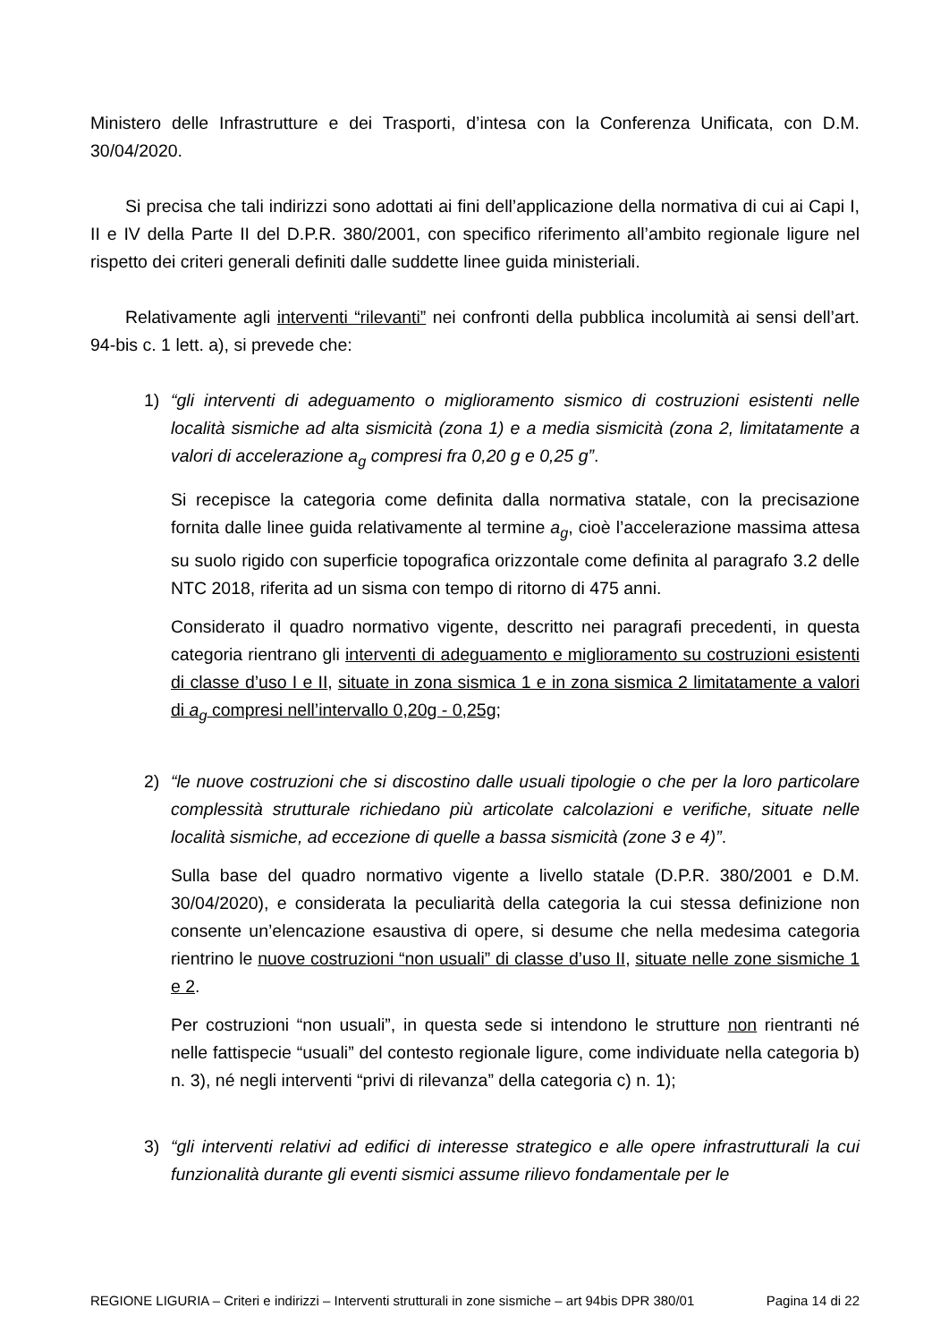Ministero delle Infrastrutture e dei Trasporti, d’intesa con la Conferenza Unificata, con D.M. 30/04/2020.
Si precisa che tali indirizzi sono adottati ai fini dell’applicazione della normativa di cui ai Capi I, II e IV della Parte II del D.P.R. 380/2001, con specifico riferimento all’ambito regionale ligure nel rispetto dei criteri generali definiti dalle suddette linee guida ministeriali.
Relativamente agli interventi “rilevanti” nei confronti della pubblica incolumità ai sensi dell’art. 94-bis c. 1 lett. a), si prevede che:
1) “gli interventi di adeguamento o miglioramento sismico di costruzioni esistenti nelle località sismiche ad alta sismicità (zona 1) e a media sismicità (zona 2, limitatamente a valori di accelerazione a<sub>g</sub> compresi fra 0,20 g e 0,25 g”.
Si recepisce la categoria come definita dalla normativa statale, con la precisazione fornita dalle linee guida relativamente al termine a<sub>g</sub>, cioè l’accelerazione massima attesa su suolo rigido con superficie topografica orizzontale come definita al paragrafo 3.2 delle NTC 2018, riferita ad un sisma con tempo di ritorno di 475 anni.
Considerato il quadro normativo vigente, descritto nei paragrafi precedenti, in questa categoria rientrano gli interventi di adeguamento e miglioramento su costruzioni esistenti di classe d’uso I e II, situate in zona sismica 1 e in zona sismica 2 limitatamente a valori di a<sub>g</sub> compresi nell’intervallo 0,20g - 0,25g;
2) “le nuove costruzioni che si discostino dalle usuali tipologie o che per la loro particolare complessità strutturale richiedano più articolate calcolazioni e verifiche, situate nelle località sismiche, ad eccezione di quelle a bassa sismicità (zone 3 e 4)”.
Sulla base del quadro normativo vigente a livello statale (D.P.R. 380/2001 e D.M. 30/04/2020), e considerata la peculiarità della categoria la cui stessa definizione non consente un’elencazione esaustiva di opere, si desume che nella medesima categoria rientrino le nuove costruzioni “non usuali” di classe d’uso II, situate nelle zone sismiche 1 e 2.
Per costruzioni “non usuali”, in questa sede si intendono le strutture non rientranti né nelle fattispecie “usuali” del contesto regionale ligure, come individuate nella categoria b) n. 3), né negli interventi “privi di rilevanza” della categoria c) n. 1);
3) “gli interventi relativi ad edifici di interesse strategico e alle opere infrastrutturali la cui funzionalità durante gli eventi sismici assume rilievo fondamentale per le
REGIONE LIGURIA – Criteri e indirizzi – Interventi strutturali in zone sismiche – art 94bis DPR 380/01 Pagina 14 di 22